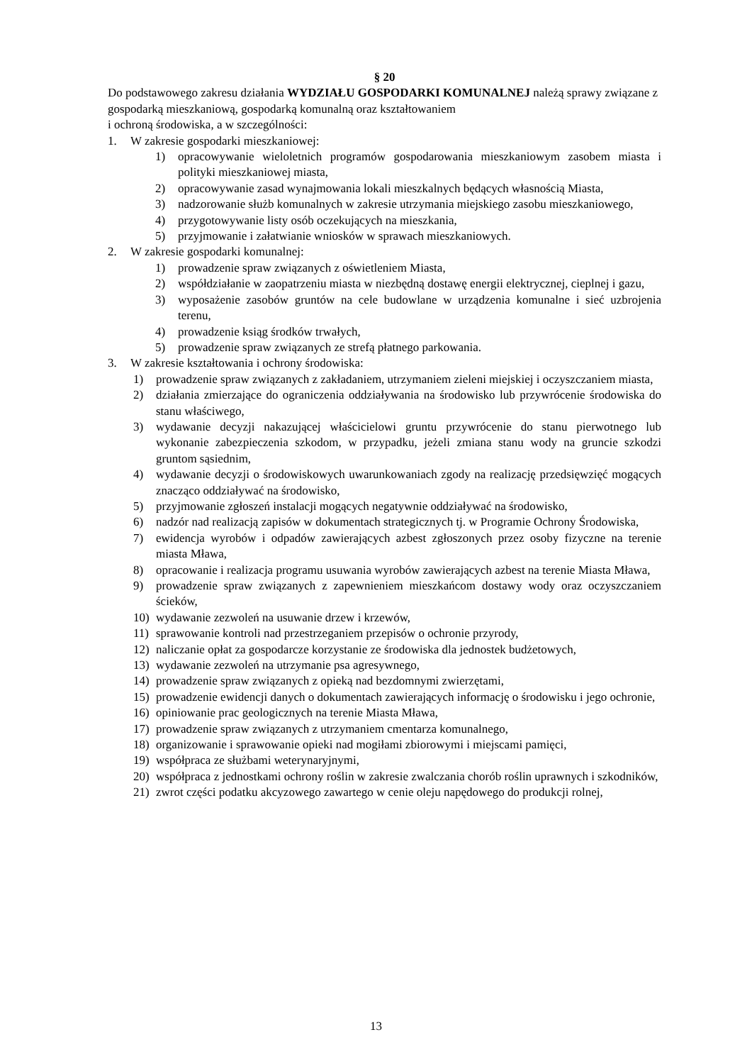§ 20
Do podstawowego zakresu działania WYDZIAŁU GOSPODARKI KOMUNALNEJ należą sprawy związane z gospodarką mieszkaniową, gospodarką komunalną oraz kształtowaniem
i ochroną środowiska, a w szczególności:
1. W zakresie gospodarki mieszkaniowej:
1) opracowywanie wieloletnich programów gospodarowania mieszkaniowym zasobem miasta i polityki mieszkaniowej miasta,
2) opracowywanie zasad wynajmowania lokali mieszkalnych będących własnością Miasta,
3) nadzorowanie służb komunalnych w zakresie utrzymania miejskiego zasobu mieszkaniowego,
4) przygotowywanie listy osób oczekujących na mieszkania,
5) przyjmowanie i załatwianie wniosków w sprawach mieszkaniowych.
2. W zakresie gospodarki komunalnej:
1) prowadzenie spraw związanych z oświetleniem Miasta,
2) współdziałanie w zaopatrzeniu miasta w niezbędną dostawę energii elektrycznej, cieplnej i gazu,
3) wyposażenie zasobów gruntów na cele budowlane w urządzenia komunalne i sieć uzbrojenia terenu,
4) prowadzenie ksiąg środków trwałych,
5) prowadzenie spraw związanych ze strefą płatnego parkowania.
3. W zakresie kształtowania i ochrony środowiska:
1) prowadzenie spraw związanych z zakładaniem, utrzymaniem zieleni miejskiej i oczyszczaniem miasta,
2) działania zmierzające do ograniczenia oddziaływania na środowisko lub przywrócenie środowiska do stanu właściwego,
3) wydawanie decyzji nakazującej właścicielowi gruntu przywrócenie do stanu pierwotnego lub wykonanie zabezpieczenia szkodom, w przypadku, jeżeli zmiana stanu wody na gruncie szkodzi gruntom sąsiednim,
4) wydawanie decyzji o środowiskowych uwarunkowaniach zgody na realizację przedsięwzięć mogących znacząco oddziaływać na środowisko,
5) przyjmowanie zgłoszeń instalacji mogących negatywnie oddziaływać na środowisko,
6) nadzór nad realizacją zapisów w dokumentach strategicznych tj. w Programie Ochrony Środowiska,
7) ewidencja wyrobów i odpadów zawierających azbest zgłoszonych przez osoby fizyczne na terenie miasta Mława,
8) opracowanie i realizacja programu usuwania wyrobów zawierających azbest na terenie Miasta Mława,
9) prowadzenie spraw związanych z zapewnieniem mieszkańcom dostawy wody oraz oczyszczaniem ścieków,
10) wydawanie zezwoleń na usuwanie drzew i krzewów,
11) sprawowanie kontroli nad przestrzeganiem przepisów o ochronie przyrody,
12) naliczanie opłat za gospodarcze korzystanie ze środowiska dla jednostek budżetowych,
13) wydawanie zezwoleń na utrzymanie psa agresywnego,
14) prowadzenie spraw związanych z opieką nad bezdomnymi zwierzętami,
15) prowadzenie ewidencji danych o dokumentach zawierających informację o środowisku i jego ochronie,
16) opiniowanie prac geologicznych na terenie Miasta Mława,
17) prowadzenie spraw związanych z utrzymaniem cmentarza komunalnego,
18) organizowanie i sprawowanie opieki nad mogiłami zbiorowymi i miejscami pamięci,
19) współpraca ze służbami weterynaryjnymi,
20) współpraca z jednostkami ochrony roślin w zakresie zwalczania chorób roślin uprawnych i szkodników,
21) zwrot części podatku akcyzowego zawartego w cenie oleju napędowego do produkcji rolnej,
13